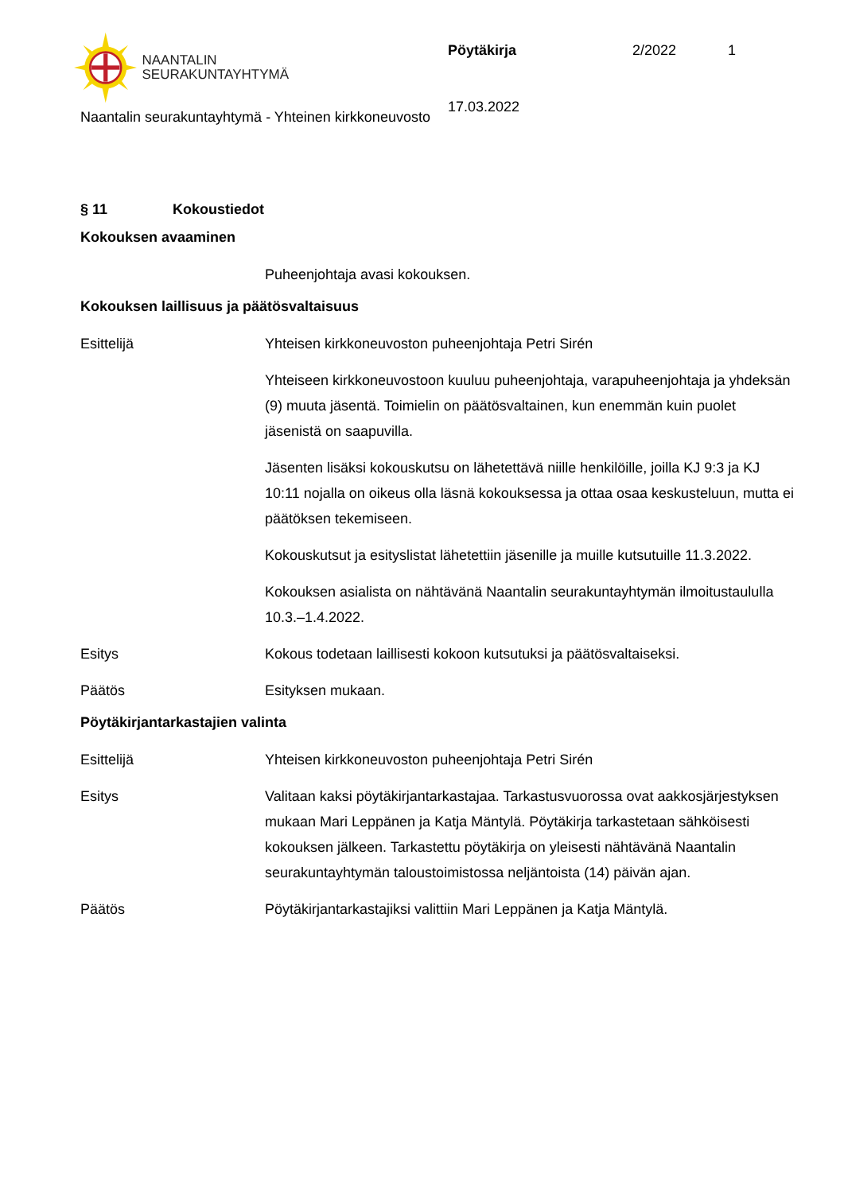NAANTALIN
SEURAKUNTAYHTYMÄ
Pöytäkirja 2/2022 1
17.03.2022
Naantalin seurakuntayhtymä - Yhteinen kirkkoneuvosto
§ 11 Kokoustiedot
Kokouksen avaaminen
Puheenjohtaja avasi kokouksen.
Kokouksen laillisuus ja päätösvaltaisuus
Esittelijä Yhteisen kirkkoneuvoston puheenjohtaja Petri Sirén
Yhteiseen kirkkoneuvostoon kuuluu puheenjohtaja, varapuheenjohtaja ja yhdeksän (9) muuta jäsentä. Toimielin on päätösvaltainen, kun enemmän kuin puolet jäsenistä on saapuvilla.
Jäsenten lisäksi kokouskutsu on lähetettävä niille henkilöille, joilla KJ 9:3 ja KJ 10:11 nojalla on oikeus olla läsnä kokouksessa ja ottaa osaa keskusteluun, mutta ei päätöksen tekemiseen.
Kokouskutsut ja esityslistat lähetettiin jäsenille ja muille kutsutuille 11.3.2022.
Kokouksen asialista on nähtävänä Naantalin seurakuntayhtymän ilmoitustaululla 10.3.–1.4.2022.
Esitys Kokous todetaan laillisesti kokoon kutsutuksi ja päätösvaltaiseksi.
Päätös Esityksen mukaan.
Pöytäkirjantarkastajien valinta
Esittelijä Yhteisen kirkkoneuvoston puheenjohtaja Petri Sirén
Esitys Valitaan kaksi pöytäkirjantarkastajaa. Tarkastusvuorossa ovat aakkosjärjestyksen mukaan Mari Leppänen ja Katja Mäntylä. Pöytäkirja tarkastetaan sähköisesti kokouksen jälkeen. Tarkastettu pöytäkirja on yleisesti nähtävänä Naantalin seurakuntayhtymän taloustoimistossa neljäntoista (14) päivän ajan.
Päätös Pöytäkirjantarkastajiksi valittiin Mari Leppänen ja Katja Mäntylä.